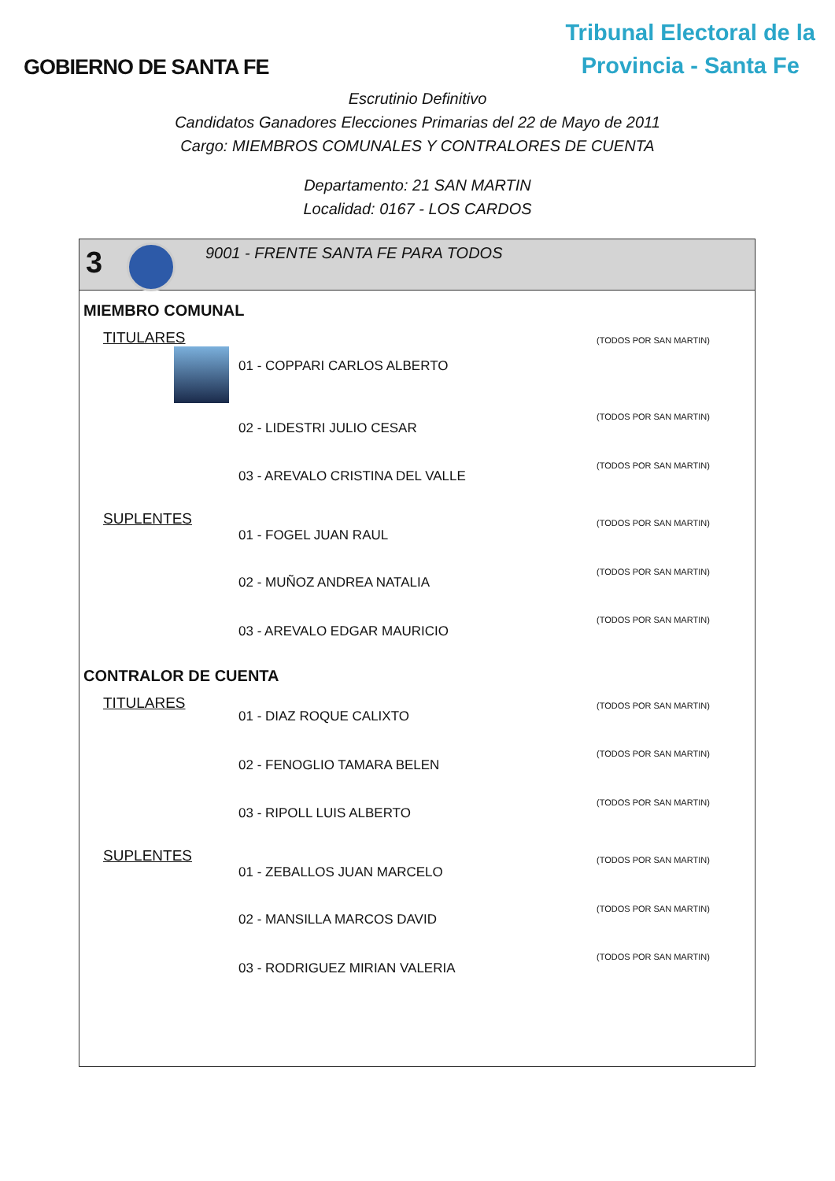GOBIERNO DE SANTA FE
Tribunal Electoral de la
Provincia - Santa Fe
Escrutinio Definitivo
Candidatos Ganadores Elecciones Primarias del 22 de Mayo de 2011
Cargo: MIEMBROS COMUNALES Y CONTRALORES DE CUENTA
Departamento: 21 SAN MARTIN
Localidad: 0167 - LOS CARDOS
3
9001 - FRENTE SANTA FE PARA TODOS
MIEMBRO COMUNAL
| TITULARES | 01 - COPPARI CARLOS ALBERTO | (TODOS POR SAN MARTIN) |
| | 02 - LIDESTRI JULIO CESAR | (TODOS POR SAN MARTIN) |
| | 03 - AREVALO CRISTINA DEL VALLE | (TODOS POR SAN MARTIN) |
| SUPLENTES | 01 - FOGEL JUAN RAUL | (TODOS POR SAN MARTIN) |
| | 02 - MUÑOZ ANDREA NATALIA | (TODOS POR SAN MARTIN) |
| | 03 - AREVALO EDGAR MAURICIO | (TODOS POR SAN MARTIN) |
CONTRALOR DE CUENTA
| TITULARES | 01 - DIAZ ROQUE CALIXTO | (TODOS POR SAN MARTIN) |
| | 02 - FENOGLIO TAMARA BELEN | (TODOS POR SAN MARTIN) |
| | 03 - RIPOLL LUIS ALBERTO | (TODOS POR SAN MARTIN) |
| SUPLENTES | 01 - ZEBALLOS JUAN MARCELO | (TODOS POR SAN MARTIN) |
| | 02 - MANSILLA MARCOS DAVID | (TODOS POR SAN MARTIN) |
| | 03 - RODRIGUEZ MIRIAN VALERIA | (TODOS POR SAN MARTIN) |